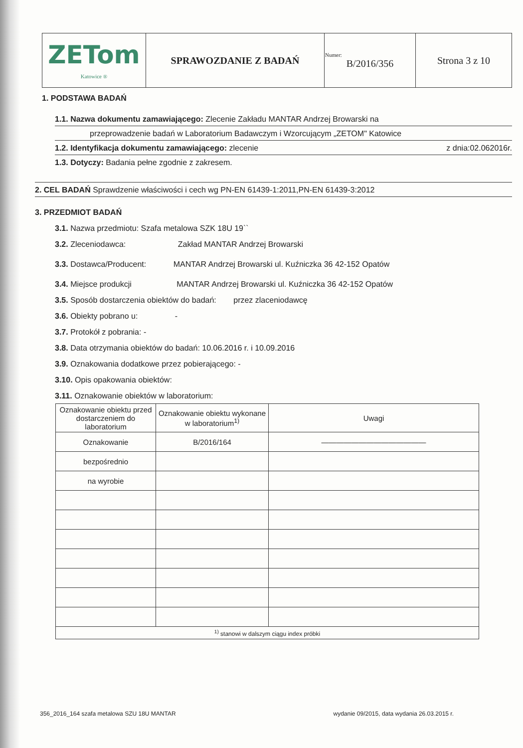| ZETom Katowice ® | SPRAWOZDANIE Z BADAŃ | Numer: B/2016/356 | Strona 3 z 10 |
1. PODSTAWA BADAŃ
1.1. Nazwa dokumentu zamawiającego: Zlecenie Zakładu MANTAR Andrzej Browarski na
przeprowadzenie badań w Laboratorium Badawczym i Wzorcującym „ZETOM" Katowice
1.2. Identyfikacja dokumentu zamawiającego: zlecenie z dnia:02.062016r.
1.3. Dotyczy: Badania pełne zgodnie z zakresem.
2. CEL BADAŃ Sprawdzenie właściwości i cech wg PN-EN 61439-1:2011,PN-EN 61439-3:2012
3. PRZEDMIOT BADAŃ
3.1. Nazwa przedmiotu: Szafa metalowa SZK 18U 19``
3.2. Zleceniodawca: Zakład MANTAR Andrzej Browarski
3.3. Dostawca/Producent: MANTAR Andrzej Browarski ul. Kuźniczka 36 42-152 Opatów
3.4. Miejsce produkcji MANTAR Andrzej Browarski ul. Kuźniczka 36 42-152 Opatów
3.5. Sposób dostarczenia obiektów do badań: przez zlaceniodawcę
3.6. Obiekty pobrano u: -
3.7. Protokół z pobrania: -
3.8. Data otrzymania obiektów do badań: 10.06.2016 r. i 10.09.2016
3.9. Oznakowania dodatkowe przez pobierającego: -
3.10. Opis opakowania obiektów:
3.11. Oznakowanie obiektów w laboratorium:
| Oznakowanie obiektu przed dostarczeniem do laboratorium | Oznakowanie obiektu wykonane w laboratorium<sup>1)</sup> | Uwagi |
| --- | --- | --- |
| Oznakowanie | B/2016/164 | —————————————— |
| bezpośrednio | | |
| na wyrobie | | |
| <sup>1)</sup> stanowi w dalszym ciągu index próbki | | |
356_2016_164 szafa metalowa SZU 18U MANTAR wydanie 09/2015, data wydania 26.03.2015 r.